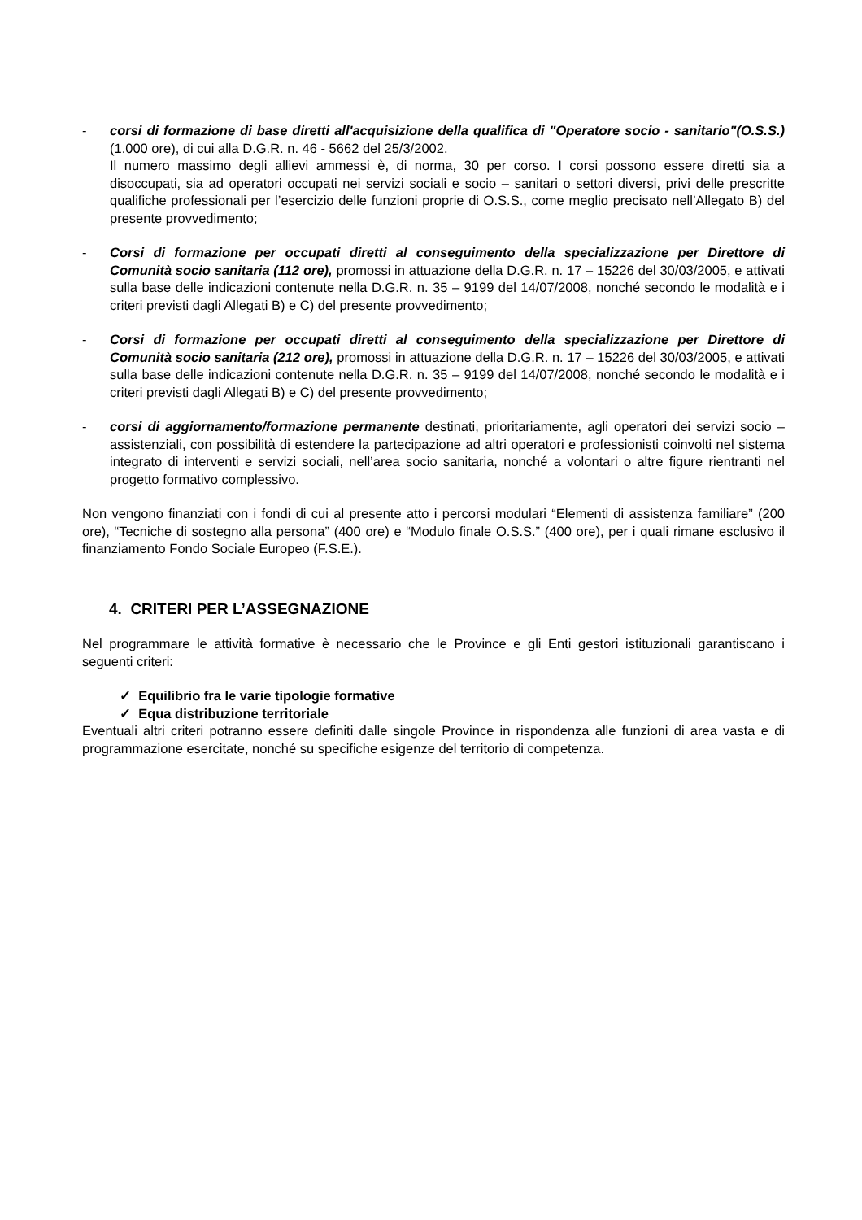- corsi di formazione di base diretti all'acquisizione della qualifica di "Operatore socio - sanitario"(O.S.S.) (1.000 ore), di cui alla D.G.R. n. 46 - 5662 del 25/3/2002.
Il numero massimo degli allievi ammessi è, di norma, 30 per corso. I corsi possono essere diretti sia a disoccupati, sia ad operatori occupati nei servizi sociali e socio – sanitari o settori diversi, privi delle prescritte qualifiche professionali per l’esercizio delle funzioni proprie di O.S.S., come meglio precisato nell’Allegato B) del presente provvedimento;
- Corsi di formazione per occupati diretti al conseguimento della specializzazione per Direttore di Comunità socio sanitaria (112 ore), promossi in attuazione della D.G.R. n. 17 – 15226 del 30/03/2005, e attivati sulla base delle indicazioni contenute nella D.G.R. n. 35 – 9199 del 14/07/2008, nonché secondo le modalità e i criteri previsti dagli Allegati B) e C) del presente provvedimento;
- Corsi di formazione per occupati diretti al conseguimento della specializzazione per Direttore di Comunità socio sanitaria (212 ore), promossi in attuazione della D.G.R. n. 17 – 15226 del 30/03/2005, e attivati sulla base delle indicazioni contenute nella D.G.R. n. 35 – 9199 del 14/07/2008, nonché secondo le modalità e i criteri previsti dagli Allegati B) e C) del presente provvedimento;
- corsi di aggiornamento/formazione permanente destinati, prioritariamente, agli operatori dei servizi socio –assistenziali, con possibilità di estendere la partecipazione ad altri operatori e professionisti coinvolti nel sistema integrato di interventi e servizi sociali, nell’area socio sanitaria, nonché a volontari o altre figure rientranti nel progetto formativo complessivo.
Non vengono finanziati con i fondi di cui al presente atto i percorsi modulari “Elementi di assistenza familiare” (200 ore), “Tecniche di sostegno alla persona” (400 ore) e “Modulo finale O.S.S.” (400 ore), per i quali rimane esclusivo il finanziamento Fondo Sociale Europeo (F.S.E.).
4. CRITERI PER L’ASSEGNAZIONE
Nel programmare le attività formative è necessario che le Province e gli Enti gestori istituzionali garantiscano i seguenti criteri:
✓ Equilibrio fra le varie tipologie formative
✓ Equa distribuzione territoriale
Eventuali altri criteri potranno essere definiti dalle singole Province in rispondenza alle funzioni di area vasta e di programmazione esercitate, nonché su specifiche esigenze del territorio di competenza.